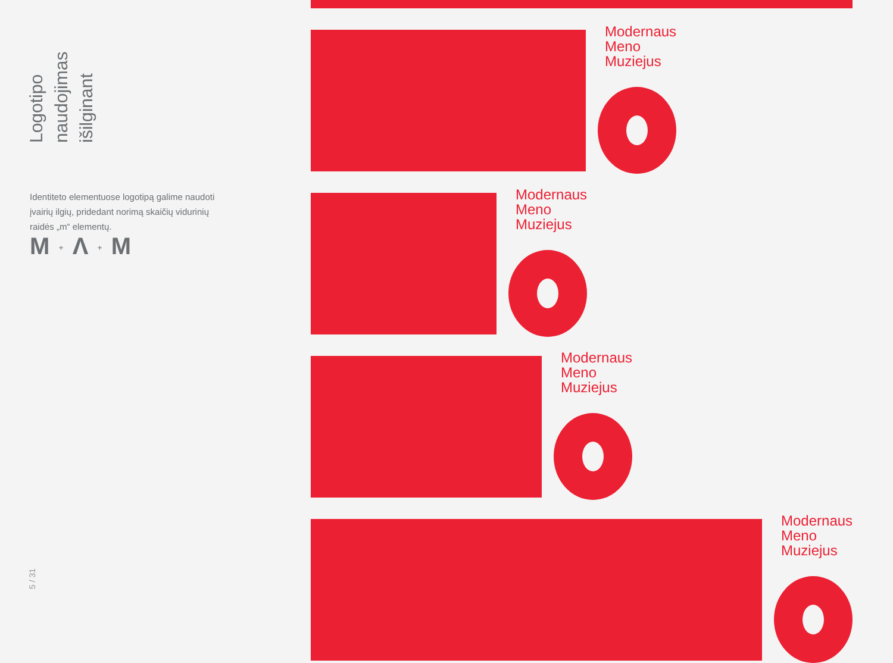Logotipo naudojimas išilginant
Identiteto elementuose logotipą galime naudoti įvairių ilgių, pridedant norimą skaičių vidurinių raidės „m“ elementų.
M + Λ + M
5 / 31
Modernaus
Meno
Muziejus
Modernaus
Meno
Muziejus
Modernaus
Meno
Muziejus
Modernaus
Meno
Muziejus